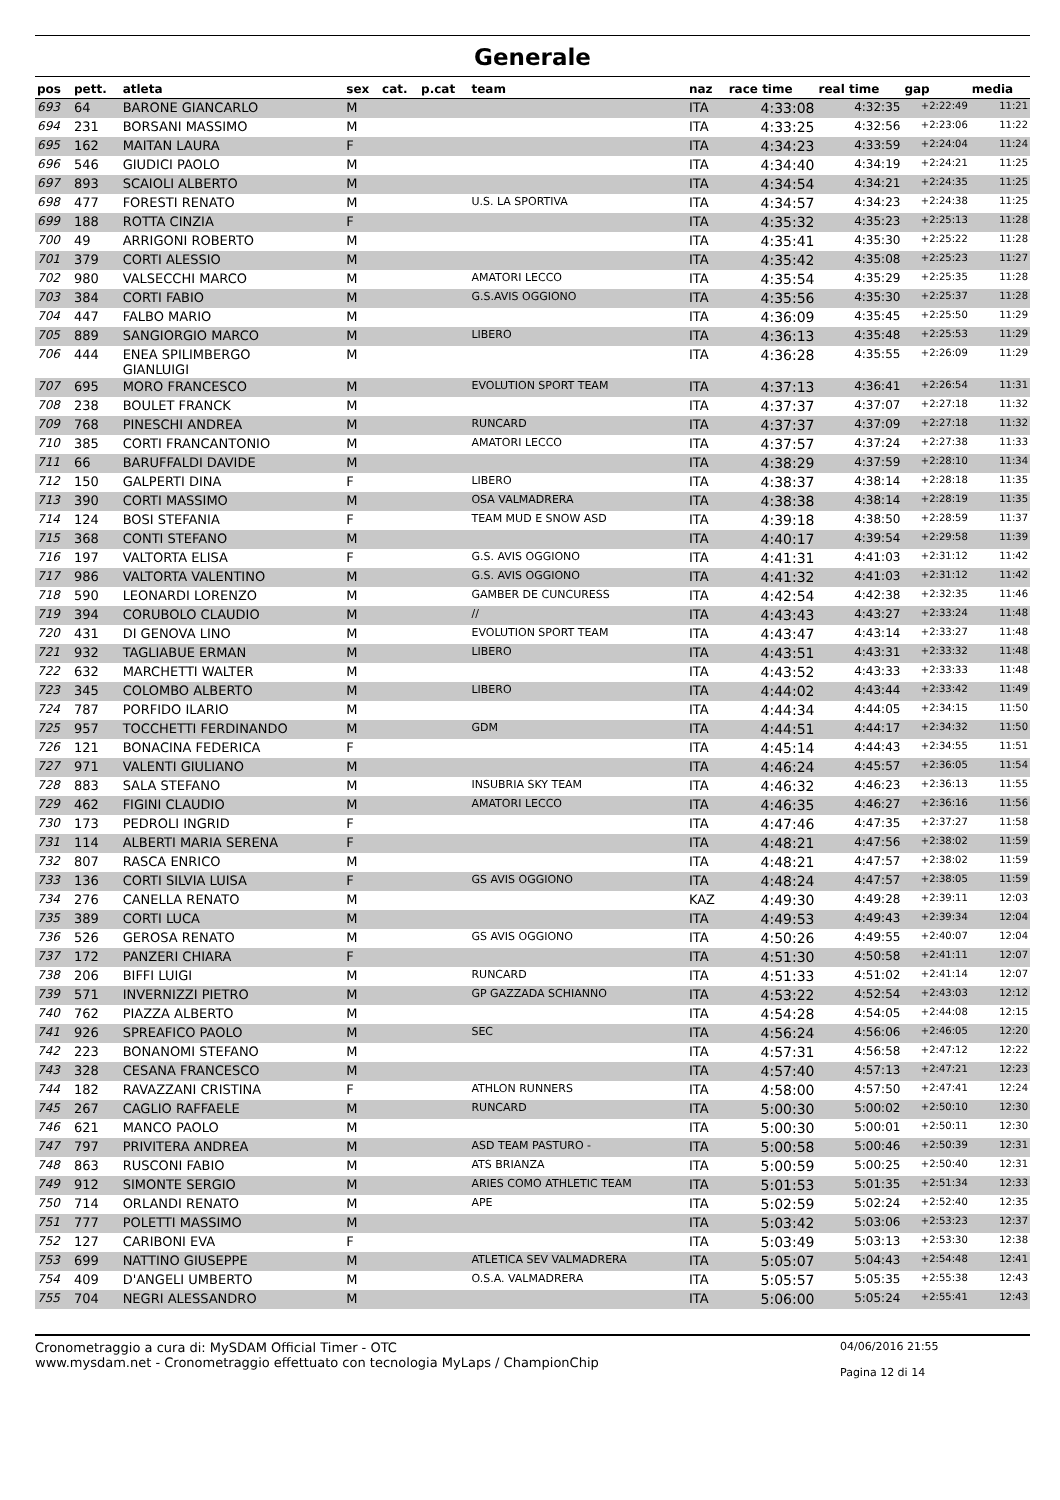Generale
| pos | pett. | atleta | sex | cat. | p.cat | team | naz | race time | real time | gap | media |
| --- | --- | --- | --- | --- | --- | --- | --- | --- | --- | --- | --- |
| 693 | 64 | BARONE GIANCARLO | M | | | | ITA | 4:33:08 | 4:32:35 | +2:22:49 | 11:21 |
| 694 | 231 | BORSANI MASSIMO | M | | | | ITA | 4:33:25 | 4:32:56 | +2:23:06 | 11:22 |
| 695 | 162 | MAITAN LAURA | F | | | | ITA | 4:34:23 | 4:33:59 | +2:24:04 | 11:24 |
| 696 | 546 | GIUDICI PAOLO | M | | | | ITA | 4:34:40 | 4:34:19 | +2:24:21 | 11:25 |
| 697 | 893 | SCAIOLI ALBERTO | M | | | | ITA | 4:34:54 | 4:34:21 | +2:24:35 | 11:25 |
| 698 | 477 | FORESTI RENATO | M | | | U.S. LA SPORTIVA | ITA | 4:34:57 | 4:34:23 | +2:24:38 | 11:25 |
| 699 | 188 | ROTTA CINZIA | F | | | | ITA | 4:35:32 | 4:35:23 | +2:25:13 | 11:28 |
| 700 | 49 | ARRIGONI ROBERTO | M | | | | ITA | 4:35:41 | 4:35:30 | +2:25:22 | 11:28 |
| 701 | 379 | CORTI ALESSIO | M | | | | ITA | 4:35:42 | 4:35:08 | +2:25:23 | 11:27 |
| 702 | 980 | VALSECCHI MARCO | M | | | AMATORI LECCO | ITA | 4:35:54 | 4:35:29 | +2:25:35 | 11:28 |
| 703 | 384 | CORTI FABIO | M | | | G.S.AVIS OGGIONO | ITA | 4:35:56 | 4:35:30 | +2:25:37 | 11:28 |
| 704 | 447 | FALBO MARIO | M | | | | ITA | 4:36:09 | 4:35:45 | +2:25:50 | 11:29 |
| 705 | 889 | SANGIORGIO MARCO | M | | | LIBERO | ITA | 4:36:13 | 4:35:48 | +2:25:53 | 11:29 |
| 706 | 444 | ENEA SPILIMBERGO GIANLUIGI | M | | | | ITA | 4:36:28 | 4:35:55 | +2:26:09 | 11:29 |
| 707 | 695 | MORO FRANCESCO | M | | | EVOLUTION SPORT TEAM | ITA | 4:37:13 | 4:36:41 | +2:26:54 | 11:31 |
| 708 | 238 | BOULET FRANCK | M | | | | ITA | 4:37:37 | 4:37:07 | +2:27:18 | 11:32 |
| 709 | 768 | PINESCHI ANDREA | M | | | RUNCARD | ITA | 4:37:37 | 4:37:09 | +2:27:18 | 11:32 |
| 710 | 385 | CORTI FRANCANTONIO | M | | | AMATORI LECCO | ITA | 4:37:57 | 4:37:24 | +2:27:38 | 11:33 |
| 711 | 66 | BARUFFALDI DAVIDE | M | | | | ITA | 4:38:29 | 4:37:59 | +2:28:10 | 11:34 |
| 712 | 150 | GALPERTI DINA | F | | | LIBERO | ITA | 4:38:37 | 4:38:14 | +2:28:18 | 11:35 |
| 713 | 390 | CORTI MASSIMO | M | | | OSA VALMADRERA | ITA | 4:38:38 | 4:38:14 | +2:28:19 | 11:35 |
| 714 | 124 | BOSI STEFANIA | F | | | TEAM MUD E SNOW ASD | ITA | 4:39:18 | 4:38:50 | +2:28:59 | 11:37 |
| 715 | 368 | CONTI STEFANO | M | | | | ITA | 4:40:17 | 4:39:54 | +2:29:58 | 11:39 |
| 716 | 197 | VALTORTA ELISA | F | | | G.S. AVIS OGGIONO | ITA | 4:41:31 | 4:41:03 | +2:31:12 | 11:42 |
| 717 | 986 | VALTORTA VALENTINO | M | | | G.S. AVIS OGGIONO | ITA | 4:41:32 | 4:41:03 | +2:31:12 | 11:42 |
| 718 | 590 | LEONARDI LORENZO | M | | | GAMBER DE CUNCURESS | ITA | 4:42:54 | 4:42:38 | +2:32:35 | 11:46 |
| 719 | 394 | CORUBOLO CLAUDIO | M | | | // | ITA | 4:43:43 | 4:43:27 | +2:33:24 | 11:48 |
| 720 | 431 | DI GENOVA LINO | M | | | EVOLUTION SPORT TEAM | ITA | 4:43:47 | 4:43:14 | +2:33:27 | 11:48 |
| 721 | 932 | TAGLIABUE ERMAN | M | | | LIBERO | ITA | 4:43:51 | 4:43:31 | +2:33:32 | 11:48 |
| 722 | 632 | MARCHETTI WALTER | M | | | | ITA | 4:43:52 | 4:43:33 | +2:33:33 | 11:48 |
| 723 | 345 | COLOMBO ALBERTO | M | | | LIBERO | ITA | 4:44:02 | 4:43:44 | +2:33:42 | 11:49 |
| 724 | 787 | PORFIDO ILARIO | M | | | | ITA | 4:44:34 | 4:44:05 | +2:34:15 | 11:50 |
| 725 | 957 | TOCCHETTI FERDINANDO | M | | | GDM | ITA | 4:44:51 | 4:44:17 | +2:34:32 | 11:50 |
| 726 | 121 | BONACINA FEDERICA | F | | | | ITA | 4:45:14 | 4:44:43 | +2:34:55 | 11:51 |
| 727 | 971 | VALENTI GIULIANO | M | | | | ITA | 4:46:24 | 4:45:57 | +2:36:05 | 11:54 |
| 728 | 883 | SALA STEFANO | M | | | INSUBRIA SKY TEAM | ITA | 4:46:32 | 4:46:23 | +2:36:13 | 11:55 |
| 729 | 462 | FIGINI CLAUDIO | M | | | AMATORI LECCO | ITA | 4:46:35 | 4:46:27 | +2:36:16 | 11:56 |
| 730 | 173 | PEDROLI INGRID | F | | | | ITA | 4:47:46 | 4:47:35 | +2:37:27 | 11:58 |
| 731 | 114 | ALBERTI MARIA SERENA | F | | | | ITA | 4:48:21 | 4:47:56 | +2:38:02 | 11:59 |
| 732 | 807 | RASCA ENRICO | M | | | | ITA | 4:48:21 | 4:47:57 | +2:38:02 | 11:59 |
| 733 | 136 | CORTI SILVIA LUISA | F | | | GS AVIS OGGIONO | ITA | 4:48:24 | 4:47:57 | +2:38:05 | 11:59 |
| 734 | 276 | CANELLA RENATO | M | | | | KAZ | 4:49:30 | 4:49:28 | +2:39:11 | 12:03 |
| 735 | 389 | CORTI LUCA | M | | | | ITA | 4:49:53 | 4:49:43 | +2:39:34 | 12:04 |
| 736 | 526 | GEROSA RENATO | M | | | GS AVIS OGGIONO | ITA | 4:50:26 | 4:49:55 | +2:40:07 | 12:04 |
| 737 | 172 | PANZERI CHIARA | F | | | | ITA | 4:51:30 | 4:50:58 | +2:41:11 | 12:07 |
| 738 | 206 | BIFFI LUIGI | M | | | RUNCARD | ITA | 4:51:33 | 4:51:02 | +2:41:14 | 12:07 |
| 739 | 571 | INVERNIZZI PIETRO | M | | | GP GAZZADA SCHIANNO | ITA | 4:53:22 | 4:52:54 | +2:43:03 | 12:12 |
| 740 | 762 | PIAZZA ALBERTO | M | | | | ITA | 4:54:28 | 4:54:05 | +2:44:08 | 12:15 |
| 741 | 926 | SPREAFICO PAOLO | M | | | SEC | ITA | 4:56:24 | 4:56:06 | +2:46:05 | 12:20 |
| 742 | 223 | BONANOMI STEFANO | M | | | | ITA | 4:57:31 | 4:56:58 | +2:47:12 | 12:22 |
| 743 | 328 | CESANA FRANCESCO | M | | | | ITA | 4:57:40 | 4:57:13 | +2:47:21 | 12:23 |
| 744 | 182 | RAVAZZANI CRISTINA | F | | | ATHLON RUNNERS | ITA | 4:58:00 | 4:57:50 | +2:47:41 | 12:24 |
| 745 | 267 | CAGLIO RAFFAELE | M | | | RUNCARD | ITA | 5:00:30 | 5:00:02 | +2:50:10 | 12:30 |
| 746 | 621 | MANCO PAOLO | M | | | | ITA | 5:00:30 | 5:00:01 | +2:50:11 | 12:30 |
| 747 | 797 | PRIVITERA ANDREA | M | | | ASD TEAM PASTURO - | ITA | 5:00:58 | 5:00:46 | +2:50:39 | 12:31 |
| 748 | 863 | RUSCONI FABIO | M | | | ATS BRIANZA | ITA | 5:00:59 | 5:00:25 | +2:50:40 | 12:31 |
| 749 | 912 | SIMONTE SERGIO | M | | | ARIES COMO ATHLETIC TEAM | ITA | 5:01:53 | 5:01:35 | +2:51:34 | 12:33 |
| 750 | 714 | ORLANDI RENATO | M | | | APE | ITA | 5:02:59 | 5:02:24 | +2:52:40 | 12:35 |
| 751 | 777 | POLETTI MASSIMO | M | | | | ITA | 5:03:42 | 5:03:06 | +2:53:23 | 12:37 |
| 752 | 127 | CARIBONI EVA | F | | | | ITA | 5:03:49 | 5:03:13 | +2:53:30 | 12:38 |
| 753 | 699 | NATTINO GIUSEPPE | M | | | ATLETICA SEV VALMADRERA | ITA | 5:05:07 | 5:04:43 | +2:54:48 | 12:41 |
| 754 | 409 | D'ANGELI UMBERTO | M | | | O.S.A. VALMADRERA | ITA | 5:05:57 | 5:05:35 | +2:55:38 | 12:43 |
| 755 | 704 | NEGRI ALESSANDRO | M | | | | ITA | 5:06:00 | 5:05:24 | +2:55:41 | 12:43 |
Cronometraggio a cura di: MySDAM Official Timer - OTC
www.mysdam.net - Cronometraggio effettuato con tecnologia MyLaps / ChampionChip
04/06/2016 21:55
Pagina 12 di 14